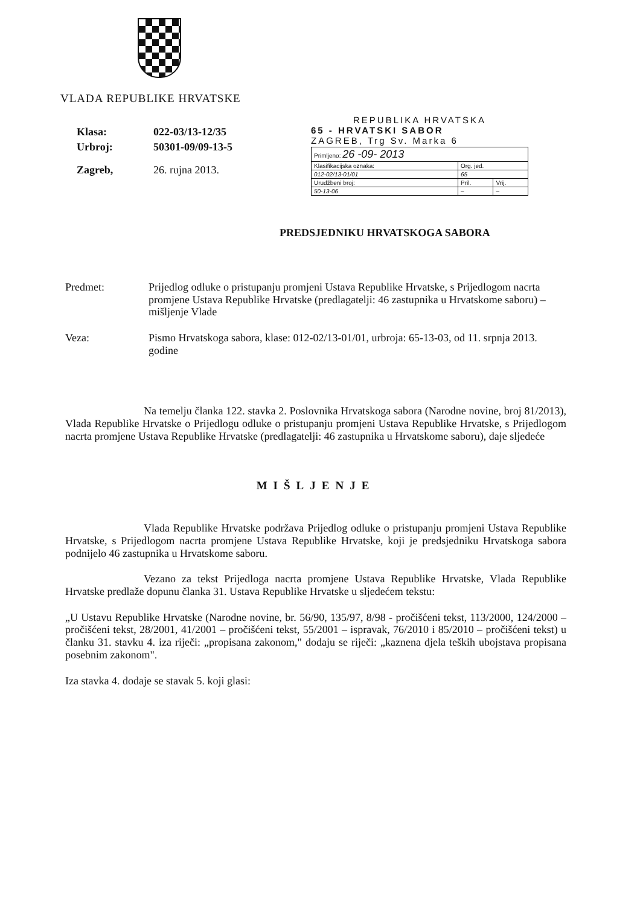VLADA REPUBLIKE HRVATSKE
| Klasa: | 022-03/13-12/35 |
| Urbroj: | 50301-09/09-13-5 |
| Zagreb, | 26. rujna 2013. |
REPUBLIKA HRVATSKA
65 - HRVATSKI SABOR
ZAGREB, Trg Sv. Marka 6
| Primljeno: 26 -09- 2013 | | |
| Klasifikacijska oznaka: | Org. jed. | |
| 012-02/13-01/01 | 65 | |
| Urudžbeni broj: | Pril. | Vrij. |
| 50-13-06 | – | – |
PREDSJEDNIKU HRVATSKOGA SABORA
Predmet: Prijedlog odluke o pristupanju promjeni Ustava Republike Hrvatske, s Prijedlogom nacrta promjene Ustava Republike Hrvatske (predlagatelji: 46 zastupnika u Hrvatskome saboru) – mišljenje Vlade
Veza: Pismo Hrvatskoga sabora, klase: 012-02/13-01/01, urbroja: 65-13-03, od 11. srpnja 2013. godine
Na temelju članka 122. stavka 2. Poslovnika Hrvatskoga sabora (Narodne novine, broj 81/2013), Vlada Republike Hrvatske o Prijedlogu odluke o pristupanju promjeni Ustava Republike Hrvatske, s Prijedlogom nacrta promjene Ustava Republike Hrvatske (predlagatelji: 46 zastupnika u Hrvatskome saboru), daje sljedeće
MIŠLJENJE
Vlada Republike Hrvatske podržava Prijedlog odluke o pristupanju promjeni Ustava Republike Hrvatske, s Prijedlogom nacrta promjene Ustava Republike Hrvatske, koji je predsjedniku Hrvatskoga sabora podnijelo 46 zastupnika u Hrvatskome saboru.
Vezano za tekst Prijedloga nacrta promjene Ustava Republike Hrvatske, Vlada Republike Hrvatske predlaže dopunu članka 31. Ustava Republike Hrvatske u sljedećem tekstu:
„U Ustavu Republike Hrvatske (Narodne novine, br. 56/90, 135/97, 8/98 - pročišćeni tekst, 113/2000, 124/2000 – pročišćeni tekst, 28/2001, 41/2001 – pročišćeni tekst, 55/2001 – ispravak, 76/2010 i 85/2010 – pročišćeni tekst) u članku 31. stavku 4. iza riječi: „propisana zakonom," dodaju se riječi: „kaznena djela teških ubojstava propisana posebnim zakonom".
Iza stavka 4. dodaje se stavak 5. koji glasi: